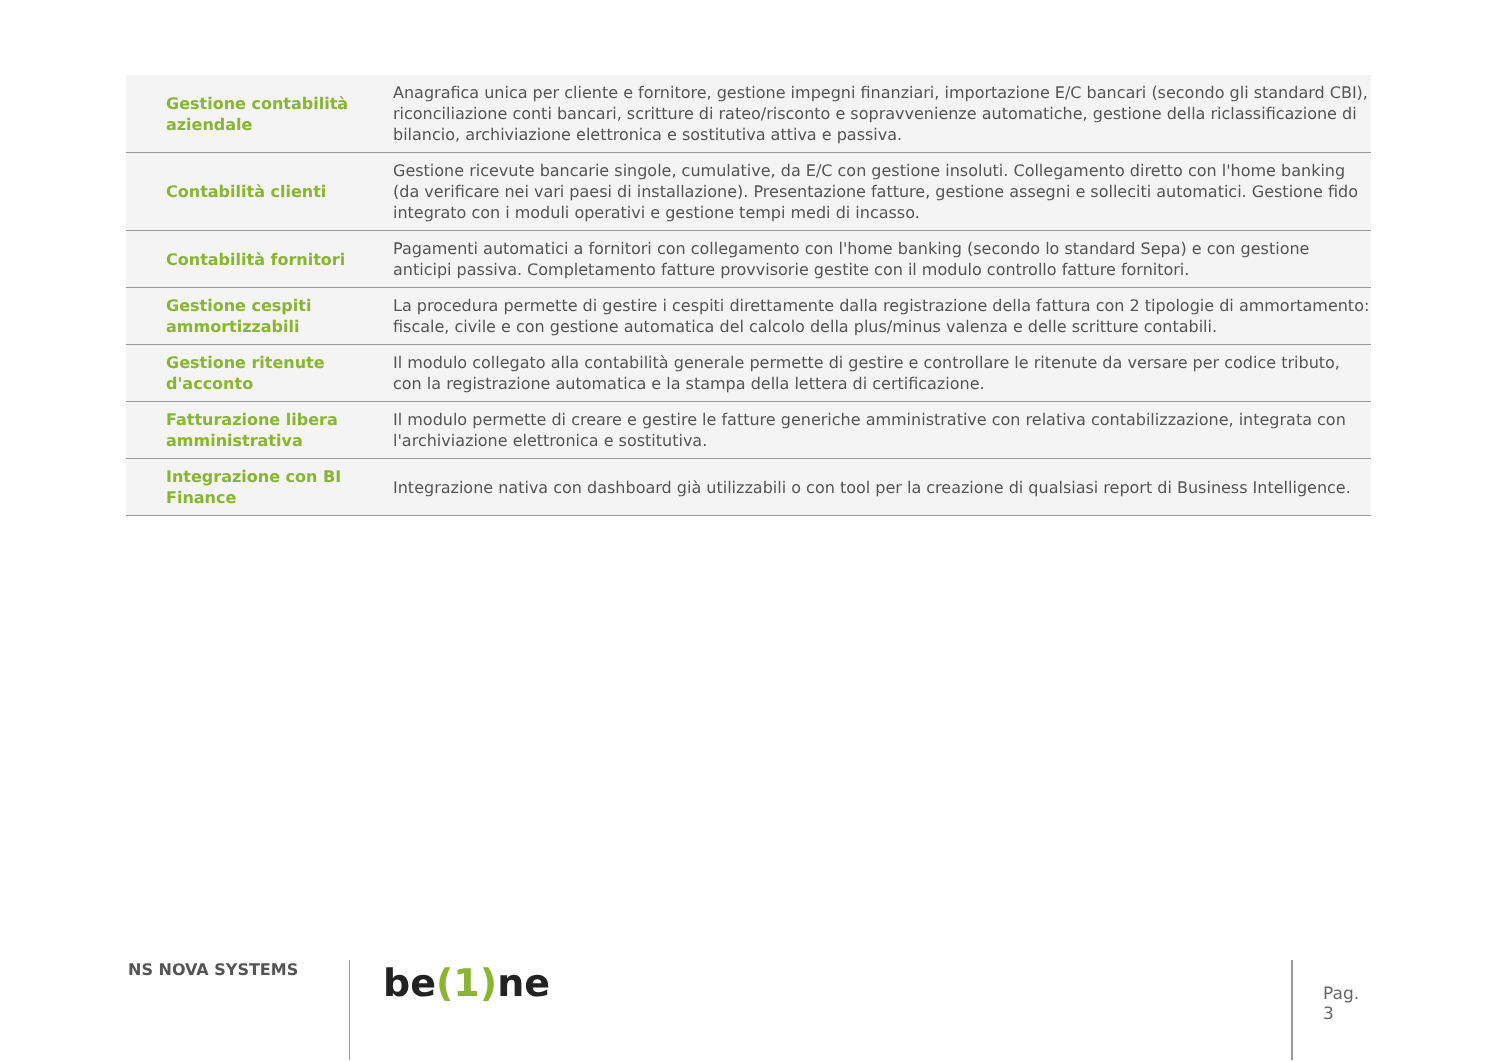| Gestione contabilità aziendale | Anagrafica unica per cliente e fornitore, gestione impegni finanziari, importazione E/C bancari (secondo gli standard CBI), riconciliazione conti bancari, scritture di rateo/risconto e sopravvenienze automatiche, gestione della riclassificazione di bilancio, archiviazione elettronica e sostitutiva attiva e passiva. |
| Contabilità clienti | Gestione ricevute bancarie singole, cumulative, da E/C con gestione insoluti. Collegamento diretto con l'home banking (da verificare nei vari paesi di installazione). Presentazione fatture, gestione assegni e solleciti automatici. Gestione fido integrato con i moduli operativi e gestione tempi medi di incasso. |
| Contabilità fornitori | Pagamenti automatici a fornitori con collegamento con l'home banking (secondo lo standard Sepa) e con gestione anticipi passiva. Completamento fatture provvisorie gestite con il modulo controllo fatture fornitori. |
| Gestione cespiti ammortizzabili | La procedura permette di gestire i cespiti direttamente dalla registrazione della fattura con 2 tipologie di ammortamento: fiscale, civile e con gestione automatica del calcolo della plus/minus valenza e delle scritture contabili. |
| Gestione ritenute d'acconto | Il modulo collegato alla contabilità generale permette di gestire e controllare le ritenute da versare per codice tributo, con la registrazione automatica e la stampa della lettera di certificazione. |
| Fatturazione libera amministrativa | Il modulo permette di creare e gestire le fatture generiche amministrative con relativa contabilizzazione, integrata con l'archiviazione elettronica e sostitutiva. |
| Integrazione con BI Finance | Integrazione nativa con dashboard già utilizzabili o con tool per la creazione di qualsiasi report di Business Intelligence. |
NS NOVA SYSTEMS be(1) ne Pag. 3